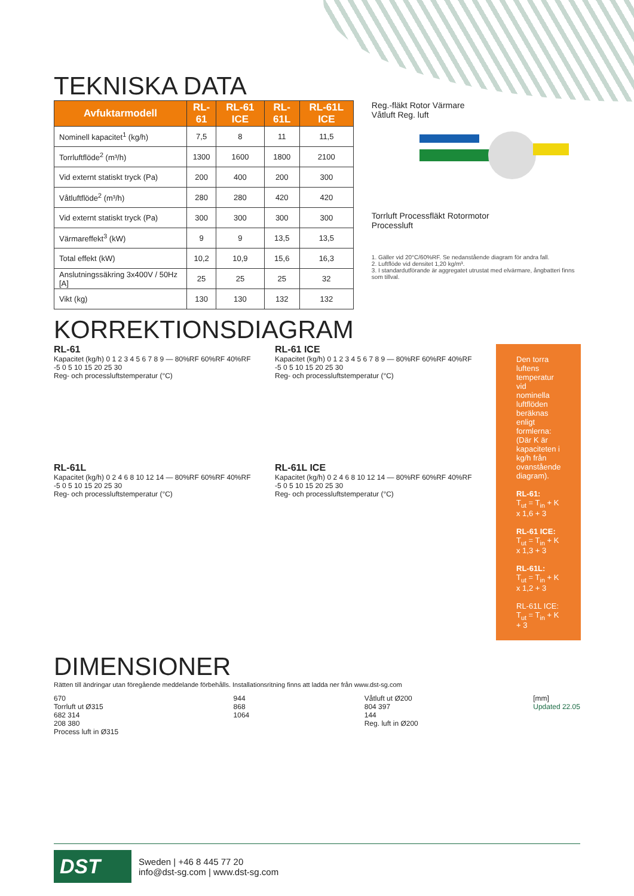TEKNISKA DATA
| Avfuktarmodell | RL-61 | RL-61 ICE | RL-61L | RL-61L ICE |
| --- | --- | --- | --- | --- |
| Nominell kapacitet<sup>1</sup> (kg/h) | 7,5 | 8 | 11 | 11,5 |
| Torrluftflöde<sup>2</sup> (m³/h) | 1300 | 1600 | 1800 | 2100 |
| Vid externt statiskt tryck (Pa) | 200 | 400 | 200 | 300 |
| Våtluftflöde<sup>2</sup> (m³/h) | 280 | 280 | 420 | 420 |
| Vid externt statiskt tryck (Pa) | 300 | 300 | 300 | 300 |
| Värmareffekt<sup>3</sup> (kW) | 9 | 9 | 13,5 | 13,5 |
| Total effekt (kW) | 10,2 | 10,9 | 15,6 | 16,3 |
| Anslutningssäkring 3x400V / 50Hz [A] | 25 | 25 | 25 | 32 |
| Vikt (kg) | 130 | 130 | 132 | 132 |
Reg.-fläkt Rotor Värmare
Våtluft Reg. luft
Torrluft Processfläkt Rotormotor
Processluft
1. Gäller vid 20°C/60%RF. Se nedanstående diagram för andra fall.
2. Luftflöde vid densitet 1,20 kg/m³.
3. I standardutförande är aggregatet utrustat med elvärmare, ångbatteri finns som tillval.
KORREKTIONSDIAGRAM
RL-61
Kapacitet (kg/h) 0 1 2 3 4 5 6 7 8 9 — 80%RF 60%RF 40%RF
-5 0 5 10 15 20 25 30
Reg- och processluftstemperatur (°C)
RL-61L
Kapacitet (kg/h) 0 2 4 6 8 10 12 14 — 80%RF 60%RF 40%RF
-5 0 5 10 15 20 25 30
Reg- och processluftstemperatur (°C)
RL-61 ICE
Kapacitet (kg/h) 0 1 2 3 4 5 6 7 8 9 — 80%RF 60%RF 40%RF
-5 0 5 10 15 20 25 30
Reg- och processluftstemperatur (°C)
RL-61L ICE
Kapacitet (kg/h) 0 2 4 6 8 10 12 14 — 80%RF 60%RF 40%RF
-5 0 5 10 15 20 25 30
Reg- och processluftstemperatur (°C)
Den torra luftens temperatur vid nominella luftflöden beräknas enligt formlerna: (Där K är kapaciteten i kg/h från ovanstående diagram).
RL-61:
T<sub>ut</sub> = T<sub>in</sub> + K x 1,6 + 3
RL-61 ICE:
T<sub>ut</sub> = T<sub>in</sub> + K x 1,3 + 3
RL-61L:
T<sub>ut</sub> = T<sub>in</sub> + K x 1,2 + 3
RL-61L ICE:
T<sub>ut</sub> = T<sub>in</sub> + K + 3
DIMENSIONER
Rätten till ändringar utan föregående meddelande förbehålls. Installationsritning finns att ladda ner från www.dst-sg.com
670
Torrluft ut Ø315
682 314
208 380
Process luft in Ø315
944
868
1064
Våtluft ut Ø200
804 397
144
Reg. luft in Ø200
[mm]
Updated 22.05
DST
Sweden | +46 8 445 77 20
info@dst-sg.com | www.dst-sg.com